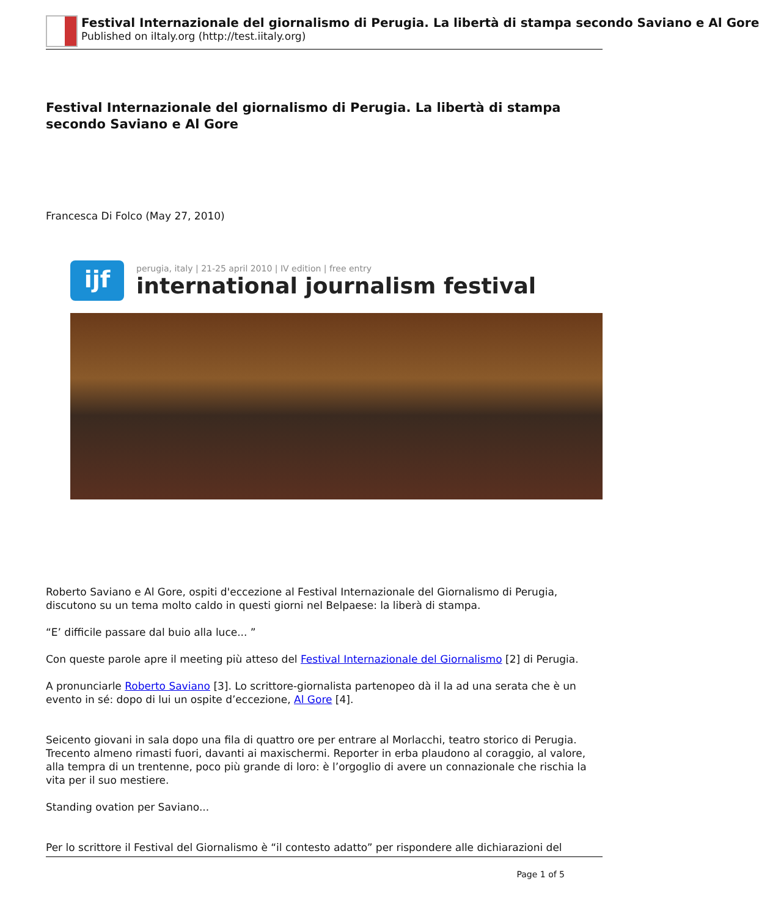Festival Internazionale del giornalismo di Perugia. La libertà di stampa secondo Saviano e Al Gore
Published on iItaly.org (http://test.iitaly.org)
Festival Internazionale del giornalismo di Perugia. La libertà di stampa secondo Saviano e Al Gore
Francesca Di Folco (May 27, 2010)
ijf
perugia, italy | 21-25 april 2010 | IV edition | free entry
international journalism festival
Roberto Saviano e Al Gore, ospiti d'eccezione al Festival Internazionale del Giornalismo di Perugia, discutono su un tema molto caldo in questi giorni nel Belpaese: la liberà di stampa.
“E’ difficile passare dal buio alla luce... ”
Con queste parole apre il meeting più atteso del Festival Internazionale del Giornalismo [2] di Perugia.
A pronunciarle Roberto Saviano [3]. Lo scrittore-giornalista partenopeo dà il la ad una serata che è un evento in sé: dopo di lui un ospite d’eccezione, Al Gore [4].
Seicento giovani in sala dopo una fila di quattro ore per entrare al Morlacchi, teatro storico di Perugia. Trecento almeno rimasti fuori, davanti ai maxischermi. Reporter in erba plaudono al coraggio, al valore, alla tempra di un trentenne, poco più grande di loro: è l’orgoglio di avere un connazionale che rischia la vita per il suo mestiere.
Standing ovation per Saviano...
Per lo scrittore il Festival del Giornalismo è “il contesto adatto” per rispondere alle dichiarazioni del
Page 1 of 5